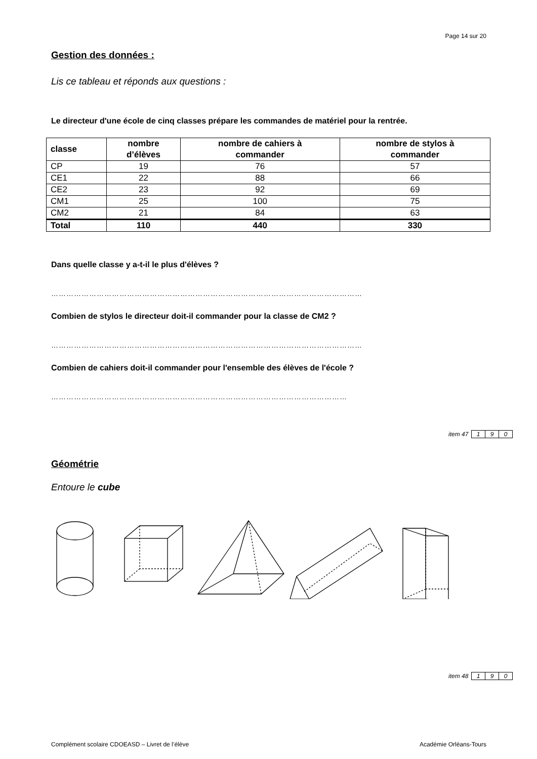Page 14 sur 20
Gestion des données :
Lis ce tableau et réponds aux questions :
Le directeur d'une école de cinq classes prépare les commandes de matériel pour la rentrée.
| classe | nombre d’élèves | nombre de cahiers à commander | nombre de stylos à commander |
| --- | --- | --- | --- |
| CP | 19 | 76 | 57 |
| CE1 | 22 | 88 | 66 |
| CE2 | 23 | 92 | 69 |
| CM1 | 25 | 100 | 75 |
| CM2 | 21 | 84 | 63 |
| Total | 110 | 440 | 330 |
Dans quelle classe y a-t-il le plus d'élèves ?
……………………………………………………………………………………………………………
Combien de stylos le directeur doit-il commander pour la classe de CM2 ?
……………………………………………………………………………………………………………
Combien de cahiers doit-il commander pour l'ensemble des élèves de l'école ?
………………………………………………………………………………………………………
item 47 1 9 0
Géométrie
Entoure le cube
item 48 1 9 0
Complément scolaire CDOEASD – Livret de l’élève Académie Orléans-Tours